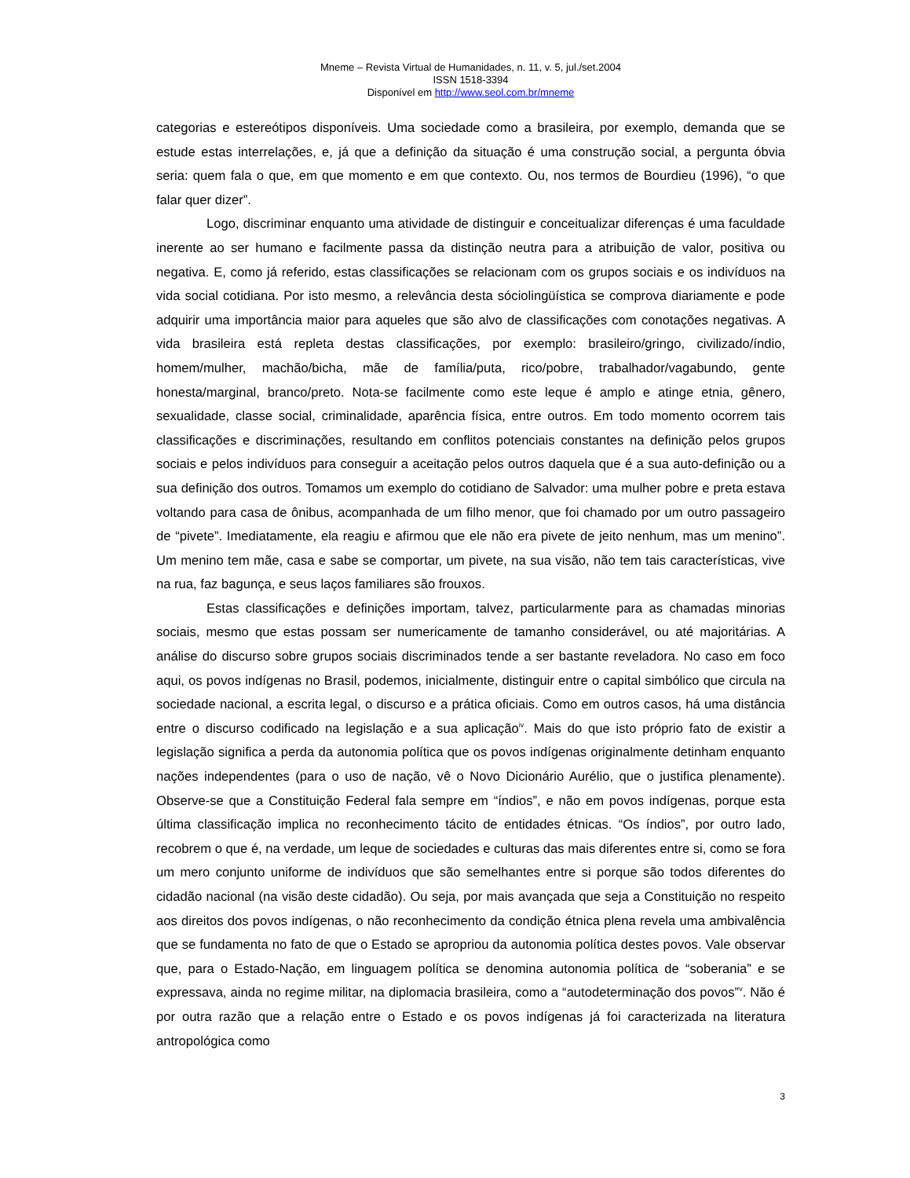Mneme – Revista Virtual de Humanidades, n. 11, v. 5, jul./set.2004
ISSN 1518-3394
Disponível em http://www.seol.com.br/mneme
categorias e estereótipos disponíveis. Uma sociedade como a brasileira, por exemplo, demanda que se estude estas interrelações, e, já que a definição da situação é uma construção social, a pergunta óbvia seria: quem fala o que, em que momento e em que contexto. Ou, nos termos de Bourdieu (1996), “o que falar quer dizer”.
Logo, discriminar enquanto uma atividade de distinguir e conceitualizar diferenças é uma faculdade inerente ao ser humano e facilmente passa da distinção neutra para a atribuição de valor, positiva ou negativa. E, como já referido, estas classificações se relacionam com os grupos sociais e os indivíduos na vida social cotidiana. Por isto mesmo, a relevância desta sóciolingüística se comprova diariamente e pode adquirir uma importância maior para aqueles que são alvo de classificações com conotações negativas. A vida brasileira está repleta destas classificações, por exemplo: brasileiro/gringo, civilizado/índio, homem/mulher, machão/bicha, mãe de família/puta, rico/pobre, trabalhador/vagabundo, gente honesta/marginal, branco/preto. Nota-se facilmente como este leque é amplo e atinge etnia, gênero, sexualidade, classe social, criminalidade, aparência física, entre outros. Em todo momento ocorrem tais classificações e discriminações, resultando em conflitos potenciais constantes na definição pelos grupos sociais e pelos indivíduos para conseguir a aceitação pelos outros daquela que é a sua auto-definição ou a sua definição dos outros. Tomamos um exemplo do cotidiano de Salvador: uma mulher pobre e preta estava voltando para casa de ônibus, acompanhada de um filho menor, que foi chamado por um outro passageiro de “pivete”. Imediatamente, ela reagiu e afirmou que ele não era pivete de jeito nenhum, mas um menino”. Um menino tem mãe, casa e sabe se comportar, um pivete, na sua visão, não tem tais características, vive na rua, faz bagunça, e seus laços familiares são frouxos.
Estas classificações e definições importam, talvez, particularmente para as chamadas minorias sociais, mesmo que estas possam ser numericamente de tamanho considerável, ou até majoritárias. A análise do discurso sobre grupos sociais discriminados tende a ser bastante reveladora. No caso em foco aqui, os povos indígenas no Brasil, podemos, inicialmente, distinguir entre o capital simbólico que circula na sociedade nacional, a escrita legal, o discurso e a prática oficiais. Como em outros casos, há uma distância entre o discurso codificado na legislação e a sua aplicação<sup>iv</sup>. Mais do que isto próprio fato de existir a legislação significa a perda da autonomia política que os povos indígenas originalmente detinham enquanto nações independentes (para o uso de nação, vê o Novo Dicionário Aurélio, que o justifica plenamente). Observe-se que a Constituição Federal fala sempre em “índios”, e não em povos indígenas, porque esta última classificação implica no reconhecimento tácito de entidades étnicas. “Os índios”, por outro lado, recobrem o que é, na verdade, um leque de sociedades e culturas das mais diferentes entre si, como se fora um mero conjunto uniforme de indivíduos que são semelhantes entre si porque são todos diferentes do cidadão nacional (na visão deste cidadão). Ou seja, por mais avançada que seja a Constituição no respeito aos direitos dos povos indígenas, o não reconhecimento da condição étnica plena revela uma ambivalência que se fundamenta no fato de que o Estado se apropriou da autonomia política destes povos. Vale observar que, para o Estado-Nação, em linguagem política se denomina autonomia política de “soberania” e se expressava, ainda no regime militar, na diplomacia brasileira, como a “autodeterminação dos povos”<sup>v</sup>. Não é por outra razão que a relação entre o Estado e os povos indígenas já foi caracterizada na literatura antropológica como
3